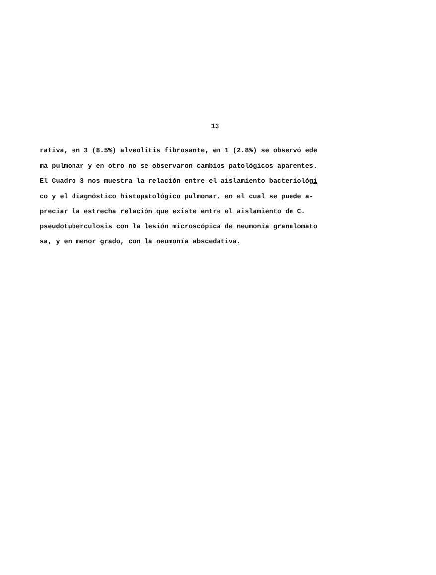13
rativa, en 3 (8.5%) alveolitis fibrosante, en 1 (2.8%) se observó ede
ma pulmonar y en otro no se observaron cambios patológicos aparentes.
El Cuadro 3 nos muestra la relación entre el aislamiento bacteriológi
co y el diagnóstico histopatológico pulmonar, en el cual se puede a-
preciar la estrecha relación que existe entre el aislamiento de C.
pseudotuberculosis con la lesión microscópica de neumonía granulomato
sa, y en menor grado, con la neumonía abscedativa.